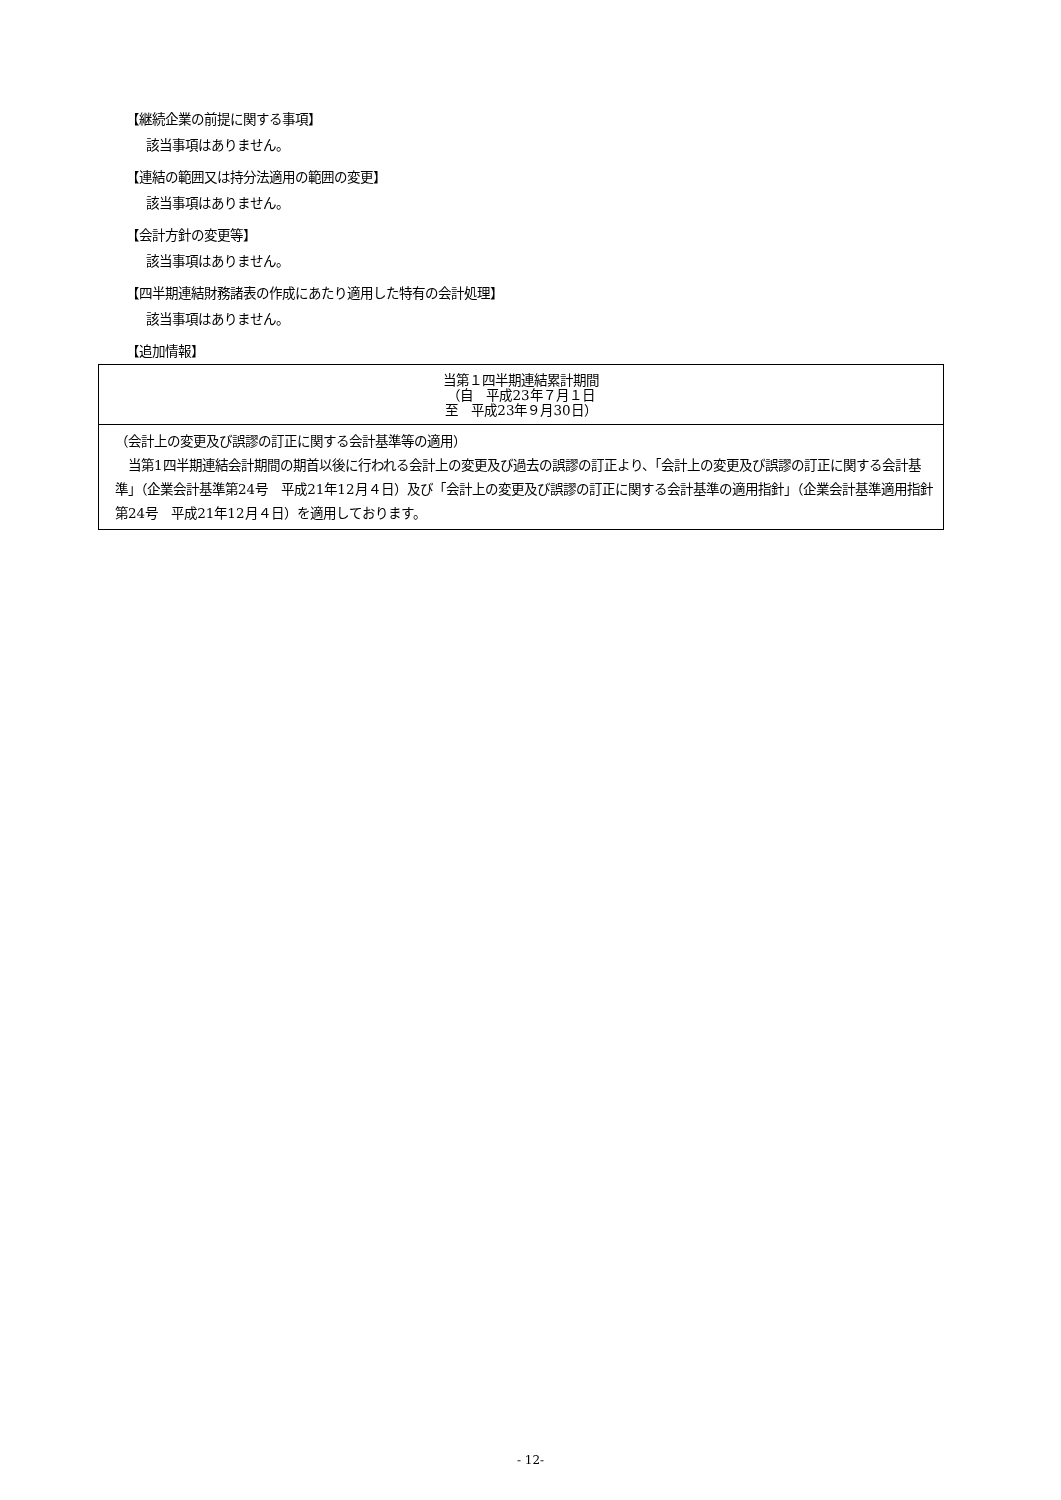【継続企業の前提に関する事項】
該当事項はありません。
【連結の範囲又は持分法適用の範囲の変更】
該当事項はありません。
【会計方針の変更等】
該当事項はありません。
【四半期連結財務諸表の作成にあたり適用した特有の会計処理】
該当事項はありません。
【追加情報】
| 当第１四半期連結累計期間 （自 平成23年７月１日 至 平成23年９月30日） |
| --- |
| （会計上の変更及び誤謬の訂正に関する会計基準等の適用） 当第1四半期連結会計期間の期首以後に行われる会計上の変更及び過去の誤謬の訂正より、「会計上の変更及び誤謬の訂正に関する会計基準」（企業会計基準第24号 平成21年12月４日）及び「会計上の変更及び誤謬の訂正に関する会計基準の適用指針」（企業会計基準適用指針第24号 平成21年12月４日）を適用しております。 |
- 12-